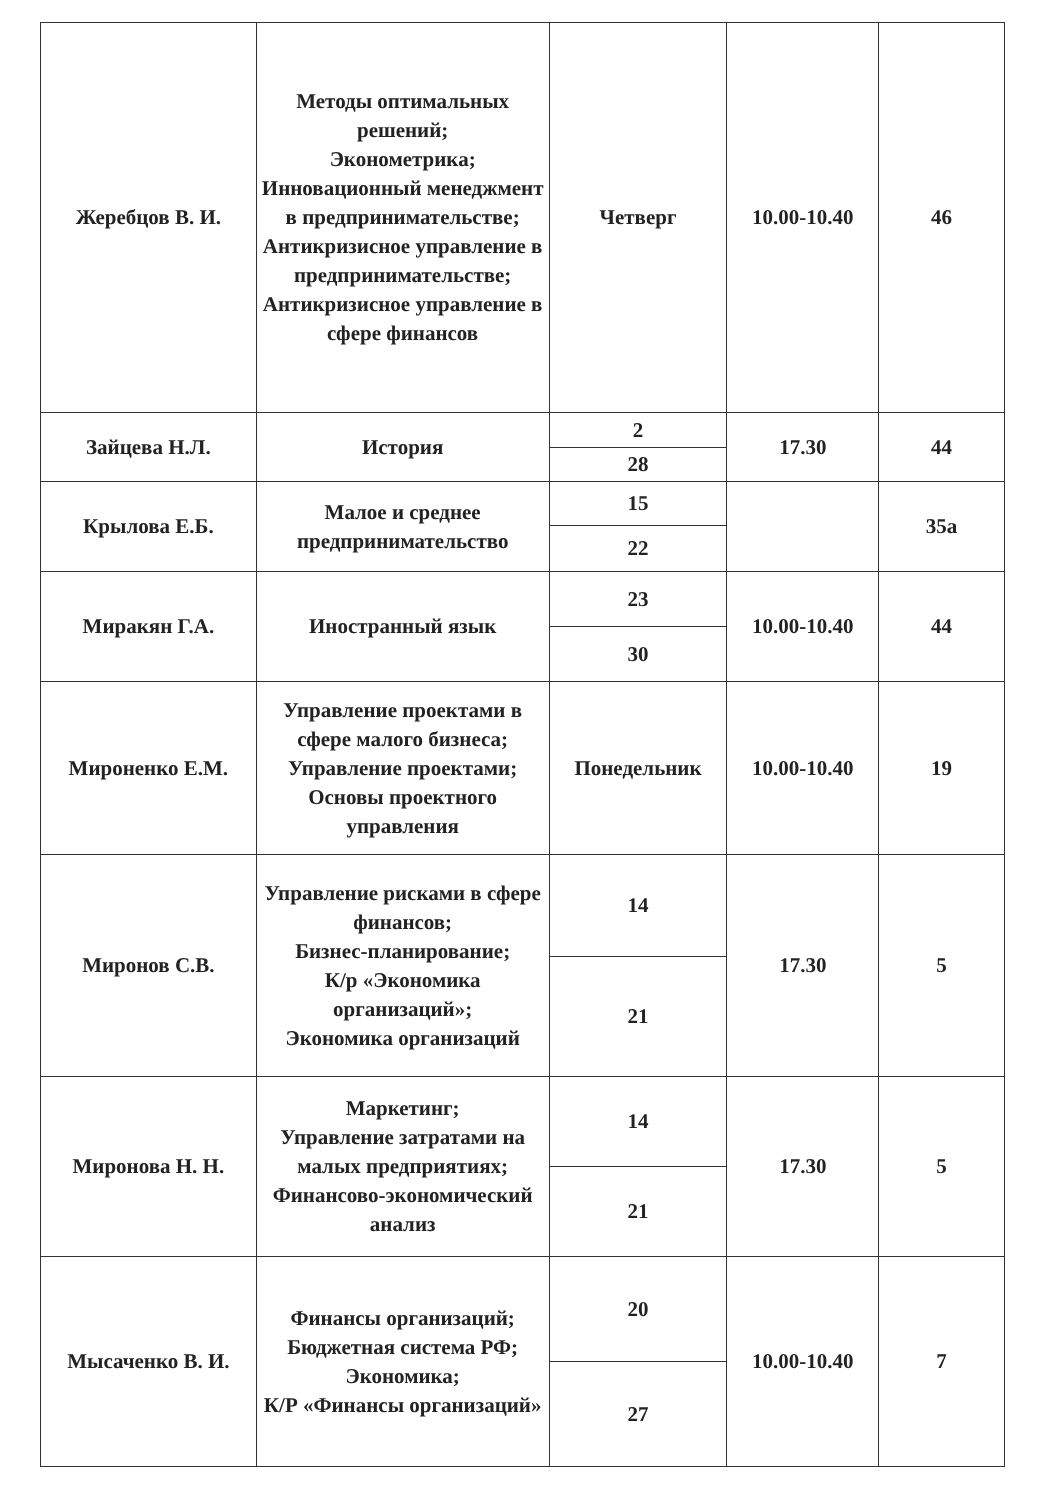| Жеребцов В. И. | Методы оптимальных решений; Эконометрика; Инновационный менеджмент в предпринимательстве; Антикризисное управление в предпринимательстве; Антикризисное управление в сфере финансов | Четверг | 10.00-10.40 | 46 |
| Зайцева Н.Л. | История | 2 | 17.30 | 44 |
| | | 28 | | |
| Крылова Е.Б. | Малое и среднее предпринимательство | 15 | | 35а |
| | | 22 | | |
| Миракян Г.А. | Иностранный язык | 23 | 10.00-10.40 | 44 |
| | | 30 | | |
| Мироненко Е.М. | Управление проектами в сфере малого бизнеса; Управление проектами; Основы проектного управления | Понедельник | 10.00-10.40 | 19 |
| Миронов С.В. | Управление рисками в сфере финансов; Бизнес-планирование; К/р «Экономика организаций»; Экономика организаций | 14 | 17.30 | 5 |
| | | 21 | | |
| Миронова Н. Н. | Маркетинг; Управление затратами на малых предприятиях; Финансово-экономический анализ | 14 | 17.30 | 5 |
| | | 21 | | |
| Мысаченко В. И. | Финансы организаций; Бюджетная система РФ; Экономика; К/Р «Финансы организаций» | 20 | 10.00-10.40 | 7 |
| | | 27 | | |